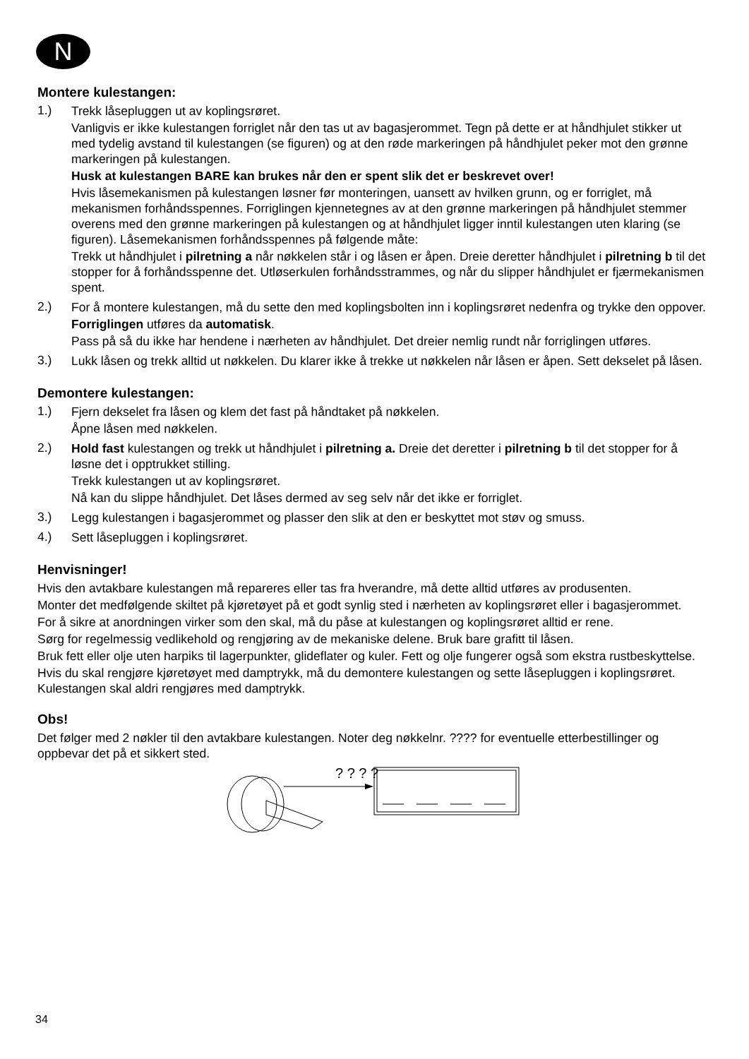N
Montere kulestangen:
1.)
Trekk låsepluggen ut av koplingsrøret.
Vanligvis er ikke kulestangen forriglet når den tas ut av bagasjerommet. Tegn på dette er at håndhjulet stikker ut med tydelig avstand til kulestangen (se figuren) og at den røde markeringen på håndhjulet peker mot den grønne markeringen på kulestangen.
Husk at kulestangen BARE kan brukes når den er spent slik det er beskrevet over!
Hvis låsemekanismen på kulestangen løsner før monteringen, uansett av hvilken grunn, og er forriglet, må mekanismen forhåndsspennes. Forriglingen kjennetegnes av at den grønne markeringen på håndhjulet stemmer overens med den grønne markeringen på kulestangen og at håndhjulet ligger inntil kulestangen uten klaring (se figuren). Låsemekanismen forhåndsspennes på følgende måte:
Trekk ut håndhjulet i pilretning a når nøkkelen står i og låsen er åpen. Dreie deretter håndhjulet i pilretning b til det stopper for å forhåndsspenne det. Utløserkulen forhåndsstrammes, og når du slipper håndhjulet er fjærmekanismen spent.
2.)
For å montere kulestangen, må du sette den med koplingsbolten inn i koplingsrøret nedenfra og trykke den oppover.
Forriglingen utføres da automatisk.
Pass på så du ikke har hendene i nærheten av håndhjulet. Det dreier nemlig rundt når forriglingen utføres.
3.)
Lukk låsen og trekk alltid ut nøkkelen. Du klarer ikke å trekke ut nøkkelen når låsen er åpen. Sett dekselet på låsen.
Demontere kulestangen:
1.)
Fjern dekselet fra låsen og klem det fast på håndtaket på nøkkelen.
Åpne låsen med nøkkelen.
2.)
Hold fast kulestangen og trekk ut håndhjulet i pilretning a. Dreie det deretter i pilretning b til det stopper for å løsne det i opptrukket stilling.
Trekk kulestangen ut av koplingsrøret.
Nå kan du slippe håndhjulet. Det låses dermed av seg selv når det ikke er forriglet.
3.)
Legg kulestangen i bagasjerommet og plasser den slik at den er beskyttet mot støv og smuss.
4.)
Sett låsepluggen i koplingsrøret.
Henvisninger!
Hvis den avtakbare kulestangen må repareres eller tas fra hverandre, må dette alltid utføres av produsenten.
Monter det medfølgende skiltet på kjøretøyet på et godt synlig sted i nærheten av koplingsrøret eller i bagasjerommet.
For å sikre at anordningen virker som den skal, må du påse at kulestangen og koplingsrøret alltid er rene.
Sørg for regelmessig vedlikehold og rengjøring av de mekaniske delene. Bruk bare grafitt til låsen.
Bruk fett eller olje uten harpiks til lagerpunkter, glideflater og kuler. Fett og olje fungerer også som ekstra rustbeskyttelse.
Hvis du skal rengjøre kjøretøyet med damptrykk, må du demontere kulestangen og sette låsepluggen i koplingsrøret. Kulestangen skal aldri rengjøres med damptrykk.
Obs!
Det følger med 2 nøkler til den avtakbare kulestangen. Noter deg nøkkelnr. ???? for eventuelle etterbestillinger og oppbevar det på et sikkert sted.
? ? ? ?
34